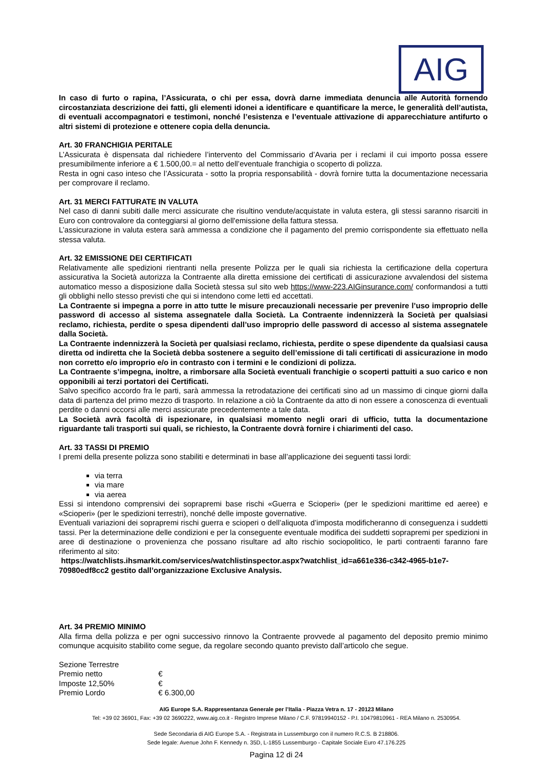AIG
In caso di furto o rapina, l’Assicurata, o chi per essa, dovrà darne immediata denuncia alle Autorità fornendo circostanziata descrizione dei fatti, gli elementi idonei a identificare e quantificare la merce, le generalità dell’autista, di eventuali accompagnatori e testimoni, nonché l’esistenza e l’eventuale attivazione di apparecchiature antifurto o altri sistemi di protezione e ottenere copia della denuncia.
Art. 30 FRANCHIGIA PERITALE
L’Assicurata è dispensata dal richiedere l’intervento del Commissario d’Avaria per i reclami il cui importo possa essere presumibilmente inferiore a € 1.500,00.= al netto dell’eventuale franchigia o scoperto di polizza.
Resta in ogni caso inteso che l’Assicurata - sotto la propria responsabilità - dovrà fornire tutta la documentazione necessaria per comprovare il reclamo.
Art. 31 MERCI FATTURATE IN VALUTA
Nel caso di danni subiti dalle merci assicurate che risultino vendute/acquistate in valuta estera, gli stessi saranno risarciti in Euro con controvalore da conteggiarsi al giorno dell'emissione della fattura stessa.
L’assicurazione in valuta estera sarà ammessa a condizione che il pagamento del premio corrispondente sia effettuato nella stessa valuta.
Art. 32 EMISSIONE DEI CERTIFICATI
Relativamente alle spedizioni rientranti nella presente Polizza per le quali sia richiesta la certificazione della copertura assicurativa la Società autorizza la Contraente alla diretta emissione dei certificati di assicurazione avvalendosi del sistema automatico messo a disposizione dalla Società stessa sul sito web https://www-223.AIGinsurance.com/ conformandosi a tutti gli obblighi nello stesso previsti che qui si intendono come letti ed accettati.
La Contraente si impegna a porre in atto tutte le misure precauzionali necessarie per prevenire l’uso improprio delle password di accesso al sistema assegnatele dalla Società. La Contraente indennizzerà la Società per qualsiasi reclamo, richiesta, perdite o spesa dipendenti dall’uso improprio delle password di accesso al sistema assegnatele dalla Società.
La Contraente indennizzerà la Società per qualsiasi reclamo, richiesta, perdite o spese dipendente da qualsiasi causa diretta od indiretta che la Società debba sostenere a seguito dell’emissione di tali certificati di assicurazione in modo non corretto e/o improprio e/o in contrasto con i termini e le condizioni di polizza.
La Contraente s’impegna, inoltre, a rimborsare alla Società eventuali franchigie o scoperti pattuiti a suo carico e non opponibili ai terzi portatori dei Certificati.
Salvo specifico accordo fra le parti, sarà ammessa la retrodatazione dei certificati sino ad un massimo di cinque giorni dalla data di partenza del primo mezzo di trasporto. In relazione a ciò la Contraente da atto di non essere a conoscenza di eventuali perdite o danni occorsi alle merci assicurate precedentemente a tale data.
La Società avrà facoltà di ispezionare, in qualsiasi momento negli orari di ufficio, tutta la documentazione riguardante tali trasporti sui quali, se richiesto, la Contraente dovrà fornire i chiarimenti del caso.
Art. 33 TASSI DI PREMIO
I premi della presente polizza sono stabiliti e determinati in base all’applicazione dei seguenti tassi lordi:
via terra
via mare
via aerea
Essi si intendono comprensivi dei soprapremi base rischi «Guerra e Scioperi» (per le spedizioni marittime ed aeree) e «Scioperi» (per le spedizioni terrestri), nonché delle imposte governative.
Eventuali variazioni dei soprapremi rischi guerra e scioperi o dell’aliquota d’imposta modificheranno di conseguenza i suddetti tassi. Per la determinazione delle condizioni e per la conseguente eventuale modifica dei suddetti soprapremi per spedizioni in aree di destinazione o provenienza che possano risultare ad alto rischio sociopolitico, le parti contraenti faranno fare riferimento al sito:
https://watchlists.ihsmarkit.com/services/watchlistinspector.aspx?watchlist_id=a661e336-c342-4965-b1e7-70980edf8cc2 gestito dall’organizzazione Exclusive Analysis.
Art. 34 PREMIO MINIMO
Alla firma della polizza e per ogni successivo rinnovo la Contraente provvede al pagamento del deposito premio minimo comunque acquisito stabilito come segue, da regolare secondo quanto previsto dall’articolo che segue.
Sezione Terrestre
Premio netto €
Imposte 12,50% €
Premio Lordo € 6.300,00
AIG Europe S.A. Rappresentanza Generale per l’Italia - Piazza Vetra n. 17 - 20123 Milano
Tel: +39 02 36901, Fax: +39 02 3690222, www.aig.co.it - Registro Imprese Milano / C.F. 97819940152 - P.I. 10479810961 - REA Milano n. 2530954.
Sede Secondaria di AIG Europe S.A. - Registrata in Lussemburgo con il numero R.C.S. B 218806.
Sede legale: Avenue John F. Kennedy n. 35D, L-1855 Lussemburgo - Capitale Sociale Euro 47.176.225
Pagina 12 di 24